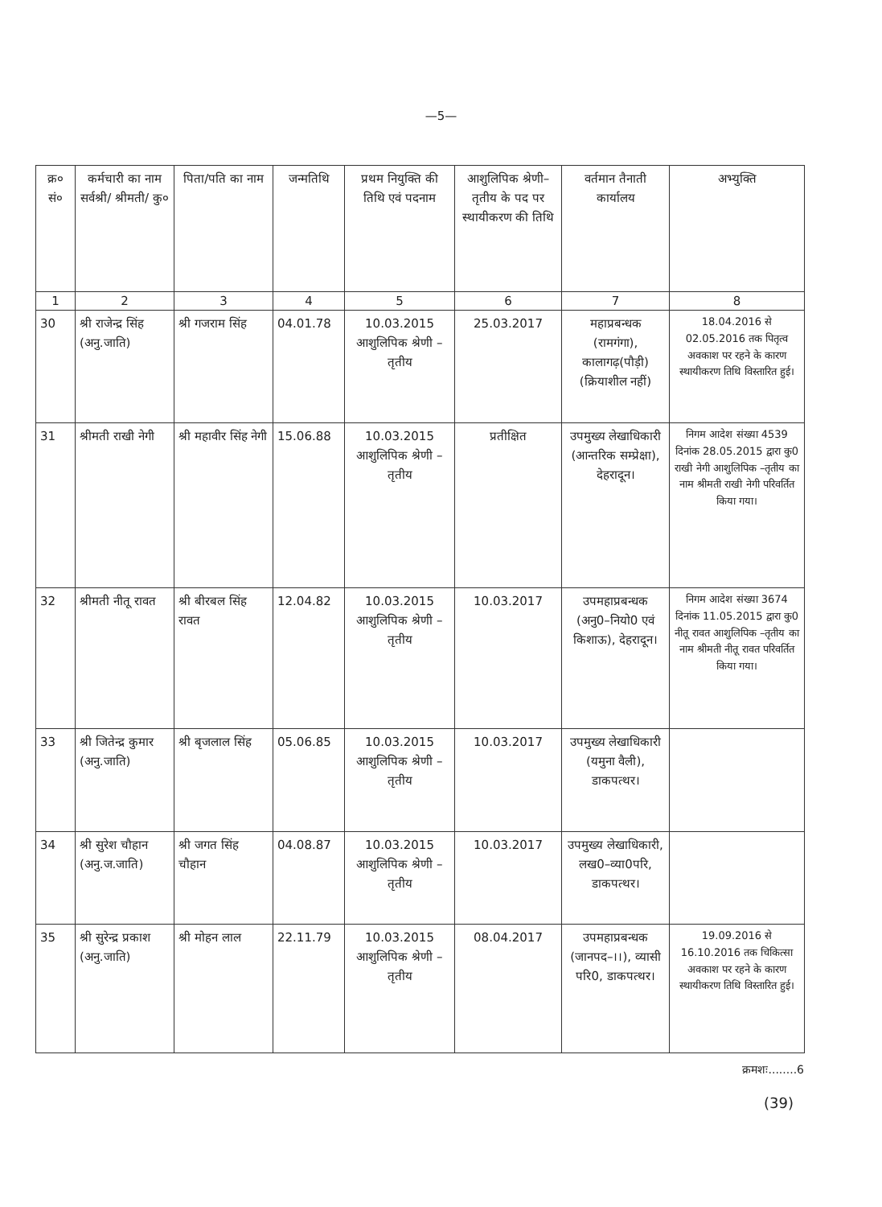—5—
| क्र० सं० | कर्मचारी का नाम सर्वश्री/ श्रीमती/ कु० | पिता/पति का नाम | जन्मतिथि | प्रथम नियुक्ति की तिथि एवं पदनाम | आशुलिपिक श्रेणी–तृतीय के पद पर स्थायीकरण की तिथि | वर्तमान तैनाती कार्यालय | अभ्युक्ति |
| --- | --- | --- | --- | --- | --- | --- | --- |
| 1 | 2 | 3 | 4 | 5 | 6 | 7 | 8 |
| 30 | श्री राजेन्द्र सिंह (अनु.जाति) | श्री गजराम सिंह | 04.01.78 | 10.03.2015 आशुलिपिक श्रेणी –तृतीय | 25.03.2017 | महाप्रबन्धक (रामगंगा), कालागढ़(पौड़ी) (क्रियाशील नहीं) | 18.04.2016 से 02.05.2016 तक पितृत्व अवकाश पर रहने के कारण स्थायीकरण तिथि विस्तारित हुई। |
| 31 | श्रीमती राखी नेगी | श्री महावीर सिंह नेगी | 15.06.88 | 10.03.2015 आशुलिपिक श्रेणी –तृतीय | प्रतीक्षित | उपमुख्य लेखाधिकारी (आन्तरिक सम्प्रेक्षा), देहरादून। | निगम आदेश संख्या 4539 दिनांक 28.05.2015 द्वारा कु0 राखी नेगी आशुलिपिक –तृतीय का नाम श्रीमती राखी नेगी परिवर्तित किया गया। |
| 32 | श्रीमती नीतू रावत | श्री बीरबल सिंह रावत | 12.04.82 | 10.03.2015 आशुलिपिक श्रेणी –तृतीय | 10.03.2017 | उपमहाप्रबन्धक (अनु0–नियो0 एवं किशाऊ), देहरादून। | निगम आदेश संख्या 3674 दिनांक 11.05.2015 द्वारा कु0 नीतू रावत आशुलिपिक –तृतीय का नाम श्रीमती नीतू रावत परिवर्तित किया गया। |
| 33 | श्री जितेन्द्र कुमार (अनु.जाति) | श्री बृजलाल सिंह | 05.06.85 | 10.03.2015 आशुलिपिक श्रेणी –तृतीय | 10.03.2017 | उपमुख्य लेखाधिकारी (यमुना वैली), डाकपत्थर। | |
| 34 | श्री सुरेश चौहान (अनु.ज.जाति) | श्री जगत सिंह चौहान | 04.08.87 | 10.03.2015 आशुलिपिक श्रेणी –तृतीय | 10.03.2017 | उपमुख्य लेखाधिकारी, लख0–व्या0परि, डाकपत्थर। | |
| 35 | श्री सुरेन्द्र प्रकाश (अनु.जाति) | श्री मोहन लाल | 22.11.79 | 10.03.2015 आशुलिपिक श्रेणी –तृतीय | 08.04.2017 | उपमहाप्रबन्धक (जानपद–।।), व्यासी परि0, डाकपत्थर। | 19.09.2016 से 16.10.2016 तक चिकित्सा अवकाश पर रहने के कारण स्थायीकरण तिथि विस्तारित हुई। |
क्रमशः........6
(39)